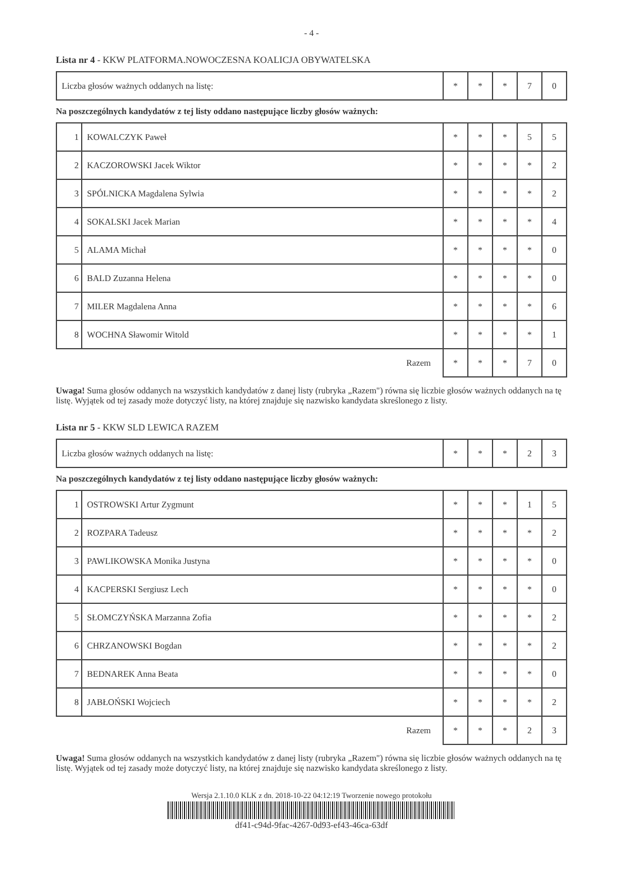- 4 -
Lista nr 4 - KKW PLATFORMA.NOWOCZESNA KOALICJA OBYWATELSKA
| Liczba głosów ważnych oddanych na listę: | * | * | * | 7 | 0 |
Na poszczególnych kandydatów z tej listy oddano następujące liczby głosów ważnych:
| 1 | KOWALCZYK Paweł | * | * | * | 5 | 5 |
| 2 | KACZOROWSKI Jacek Wiktor | * | * | * | * | 2 |
| 3 | SPÓLNICKA Magdalena Sylwia | * | * | * | * | 2 |
| 4 | SOKALSKI Jacek Marian | * | * | * | * | 4 |
| 5 | ALAMA Michał | * | * | * | * | 0 |
| 6 | BALD Zuzanna Helena | * | * | * | * | 0 |
| 7 | MILER Magdalena Anna | * | * | * | * | 6 |
| 8 | WOCHNA Sławomir Witold | * | * | * | * | 1 |
| Razem | | * | * | * | 7 | 0 |
Uwaga! Suma głosów oddanych na wszystkich kandydatów z danej listy (rubryka „Razem") równa się liczbie głosów ważnych oddanych na tę listę. Wyjątek od tej zasady może dotyczyć listy, na której znajduje się nazwisko kandydata skreślonego z listy.
Lista nr 5 - KKW SLD LEWICA RAZEM
| Liczba głosów ważnych oddanych na listę: | * | * | * | 2 | 3 |
Na poszczególnych kandydatów z tej listy oddano następujące liczby głosów ważnych:
| 1 | OSTROWSKI Artur Zygmunt | * | * | * | 1 | 5 |
| 2 | ROZPARA Tadeusz | * | * | * | * | 2 |
| 3 | PAWLIKOWSKA Monika Justyna | * | * | * | * | 0 |
| 4 | KACPERSKI Sergiusz Lech | * | * | * | * | 0 |
| 5 | SŁOMCZYŃSKA Marzanna Zofia | * | * | * | * | 2 |
| 6 | CHRZANOWSKI Bogdan | * | * | * | * | 2 |
| 7 | BEDNAREK Anna Beata | * | * | * | * | 0 |
| 8 | JABŁOŃSKI Wojciech | * | * | * | * | 2 |
| Razem | | * | * | * | 2 | 3 |
Uwaga! Suma głosów oddanych na wszystkich kandydatów z danej listy (rubryka „Razem") równa się liczbie głosów ważnych oddanych na tę listę. Wyjątek od tej zasady może dotyczyć listy, na której znajduje się nazwisko kandydata skreślonego z listy.
Wersja 2.1.10.0 KLK z dn. 2018-10-22 04:12:19 Tworzenie nowego protokołu
df41-c94d-9fac-4267-0d93-ef43-46ca-63df